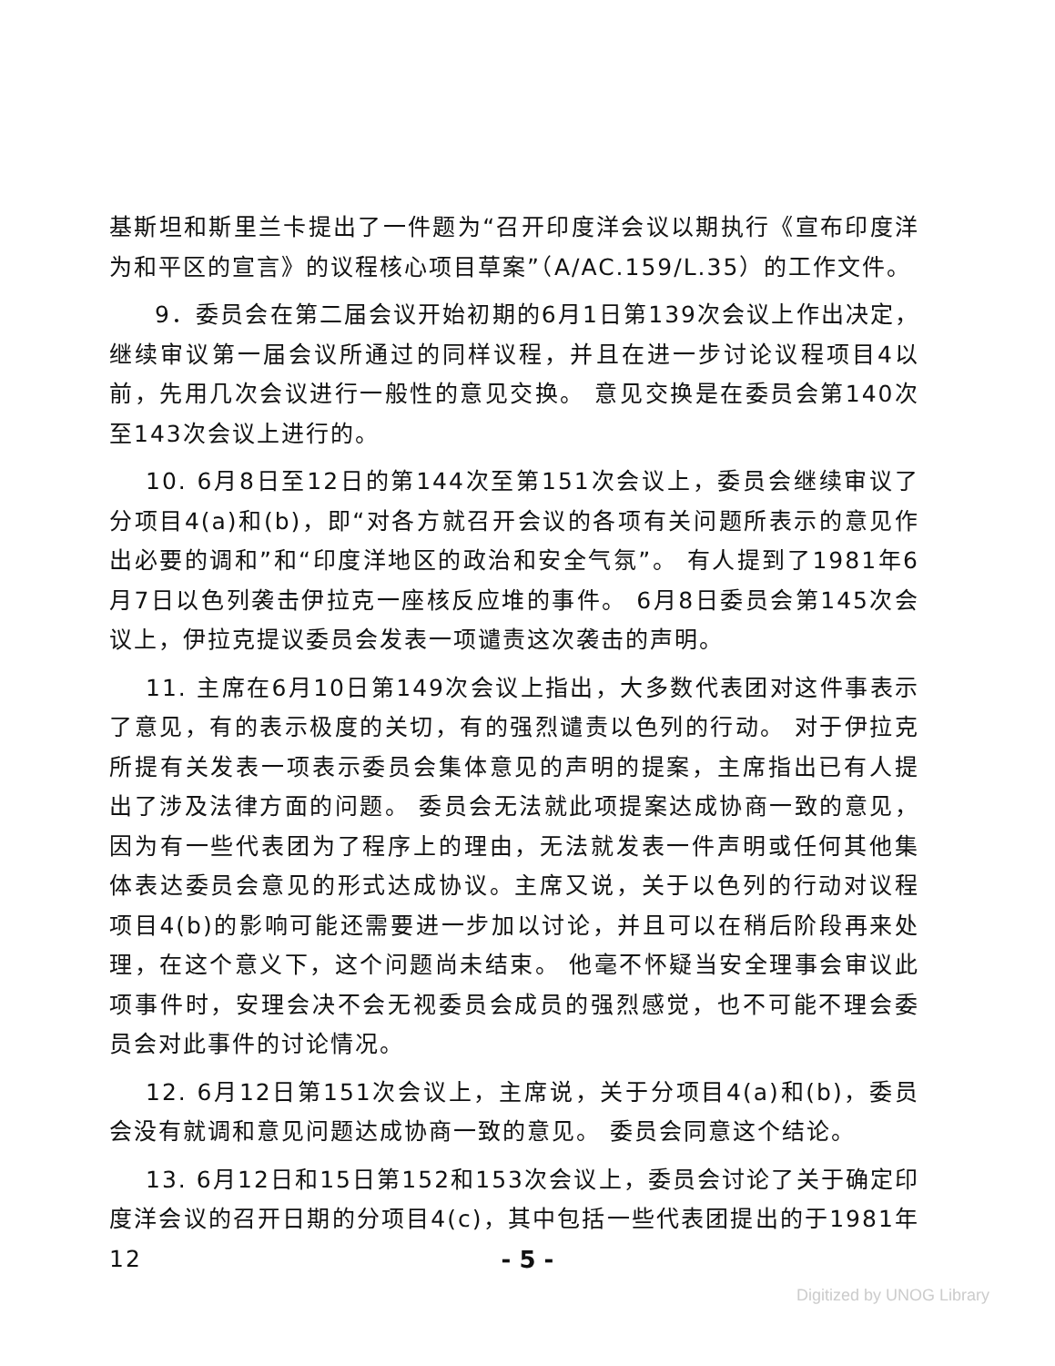基斯坦和斯里兰卡提出了一件题为“召开印度洋会议以期执行《宣布印度洋为和平区的宣言》的议程核心项目草案”（A/AC.159/L.35）的工作文件。
9．委员会在第二届会议开始初期的6月1日第139次会议上作出决定，继续审议第一届会议所通过的同样议程，并且在进一步讨论议程项目4以前，先用几次会议进行一般性的意见交换。 意见交换是在委员会第140次至143次会议上进行的。
10. 6月8日至12日的第144次至第151次会议上，委员会继续审议了分项目4(a)和(b)，即“对各方就召开会议的各项有关问题所表示的意见作出必要的调和”和“印度洋地区的政治和安全气氛”。 有人提到了1981年6月7日以色列袭击伊拉克一座核反应堆的事件。 6月8日委员会第145次会议上，伊拉克提议委员会发表一项谴责这次袭击的声明。
11. 主席在6月10日第149次会议上指出，大多数代表团对这件事表示了意见，有的表示极度的关切，有的强烈谴责以色列的行动。 对于伊拉克所提有关发表一项表示委员会集体意见的声明的提案，主席指出已有人提出了涉及法律方面的问题。 委员会无法就此项提案达成协商一致的意见，因为有一些代表团为了程序上的理由，无法就发表一件声明或任何其他集体表达委员会意见的形式达成协议。主席又说，关于以色列的行动对议程项目4(b)的影响可能还需要进一步加以讨论，并且可以在稍后阶段再来处理，在这个意义下，这个问题尚未结束。 他毫不怀疑当安全理事会审议此项事件时，安理会决不会无视委员会成员的强烈感觉，也不可能不理会委员会对此事件的讨论情况。
12. 6月12日第151次会议上，主席说，关于分项目4(a)和(b)，委员会没有就调和意见问题达成协商一致的意见。 委员会同意这个结论。
13. 6月12日和15日第152和153次会议上，委员会讨论了关于确定印度洋会议的召开日期的分项目4(c)，其中包括一些代表团提出的于1981年12
- 5 -
Digitized by UNOG Library